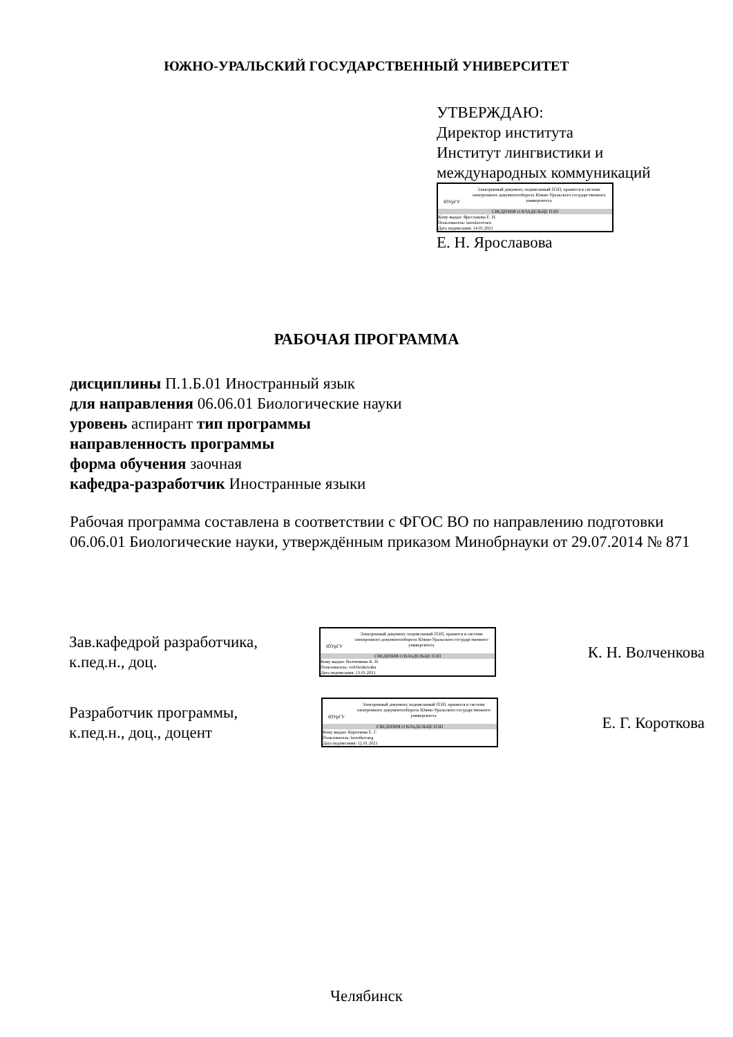ЮЖНО-УРАЛЬСКИЙ ГОСУДАРСТВЕННЫЙ УНИВЕРСИТЕТ
УТВЕРЖДАЮ:
Директор института
Институт лингвистики и
международных коммуникаций
ЮУрГУ
Электронный документ, подписанный ПЭП, хранится в системе электронного документооборота Южно-Уральского государственного университета
СВЕДЕНИЯ О ВЛАДЕЛЬЦЕ ПЭП
Кому выдан: Ярославова Е. Н.
Пользователь: iaroslavovaen
Дата подписания: 14.01.2021
Е. Н. Ярославова
РАБОЧАЯ ПРОГРАММА
дисциплины П.1.Б.01 Иностранный язык
для направления 06.06.01 Биологические науки
уровень аспирант тип программы
направленность программы
форма обучения заочная
кафедра-разработчик Иностранные языки
Рабочая программа составлена в соответствии с ФГОС ВО по направлению подготовки 06.06.01 Биологические науки, утверждённым приказом Минобрнауки от 29.07.2014 № 871
Зав.кафедрой разработчика,
к.пед.н., доц.
ЮУрГУ
Электронный документ, подписанный ПЭП, хранится в системе электронного документооборота Южно-Уральского государственного университета
СВЕДЕНИЯ О ВЛАДЕЛЬЦЕ ПЭП
Кому выдан: Волченкова К. Н.
Пользователь: volchenkovakn
Дата подписания: 13.01.2021
К. Н. Волченкова
Разработчик программы,
к.пед.н., доц., доцент
ЮУрГУ
Электронный документ, подписанный ПЭП, хранится в системе электронного документооборота Южно-Уральского государственного университета
СВЕДЕНИЯ О ВЛАДЕЛЬЦЕ ПЭП
Кому выдан: Короткова Е. Г.
Пользователь: korotkovaeg
Дата подписания: 12.01.2021
Е. Г. Короткова
Челябинск